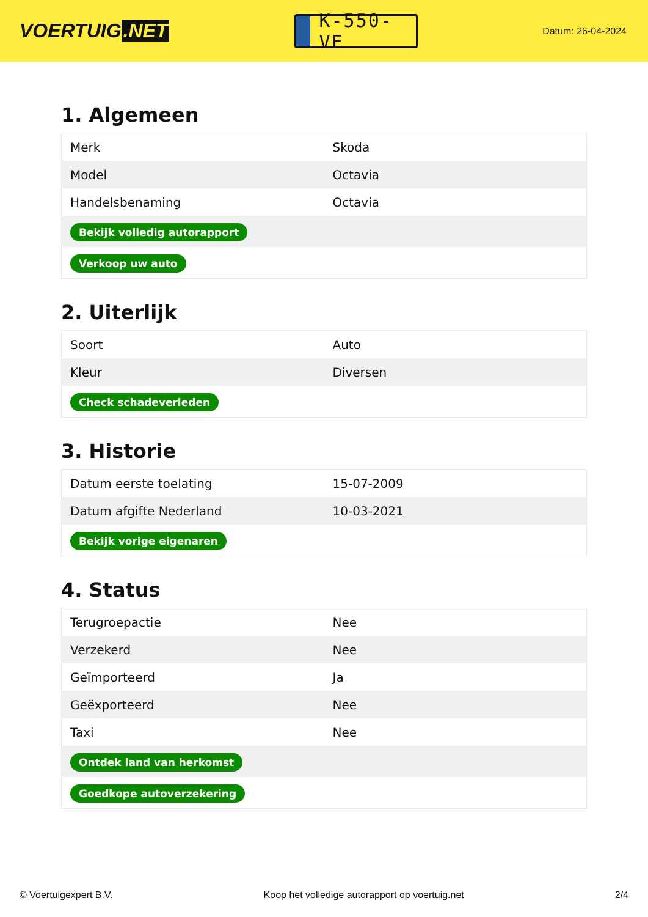VOERTUIG.NET
K-550-VF
Datum: 26-04-2024
1. Algemeen
| Merk | Skoda |
| Model | Octavia |
| Handelsbenaming | Octavia |
| Bekijk volledig autorapport | |
| Verkoop uw auto | |
2. Uiterlijk
| Soort | Auto |
| Kleur | Diversen |
| Check schadeverleden | |
3. Historie
| Datum eerste toelating | 15-07-2009 |
| Datum afgifte Nederland | 10-03-2021 |
| Bekijk vorige eigenaren | |
4. Status
| Terugroepactie | Nee |
| Verzekerd | Nee |
| Geïmporteerd | Ja |
| Geëxporteerd | Nee |
| Taxi | Nee |
| Ontdek land van herkomst | |
| Goedkope autoverzekering | |
© Voertuigexpert B.V. Koop het volledige autorapport op voertuig.net 2/4